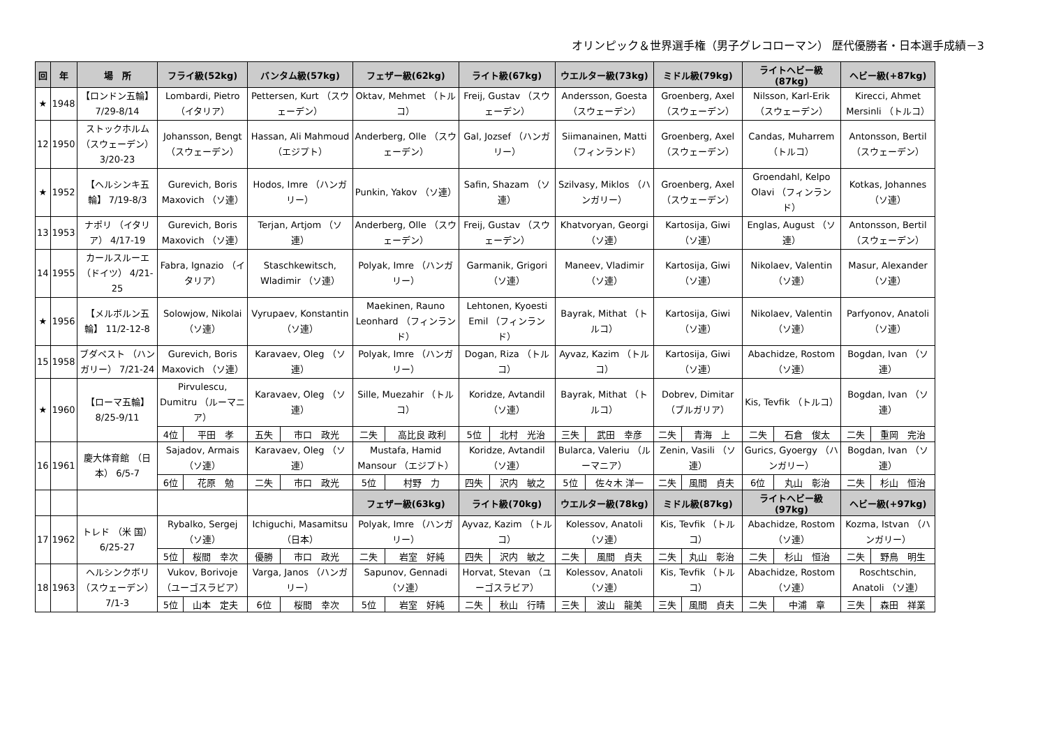オリンピック＆世界選手権（男子グレコローマン） 歴代優勝者・日本選手成績－3
| 回 | 年 | 場 所 | フライ級(52kg) | | バンタム級(57kg) | | フェザー級(62kg) | | ライト級(67kg) | | ウエルター級(73kg) | | ミドル級(79kg) | | ライトヘビー級(87kg) | | ヘビー級(+87kg) | |
| --- | --- | --- | --- | --- | --- | --- | --- | --- | --- | --- | --- | --- | --- | --- | --- | --- | --- | --- |
| ★ | 1948 | 【ロンドン五輪】 7/29-8/14 | Lombardi, Pietro （イタリア） | | Pettersen, Kurt （スウェーデン） | | Oktav, Mehmet （トルコ） | | Freij, Gustav （スウェーデン） | | Andersson, Goesta （スウェーデン） | | Groenberg, Axel （スウェーデン） | | Nilsson, Karl-Erik （スウェーデン） | | Kirecci, Ahmet Mersinli （トルコ） | |
| 12 | 1950 | ストックホルム （スウェーデン） 3/20-23 | Johansson, Bengt （スウェーデン） | | Hassan, Ali Mahmoud （エジプト） | | Anderberg, Olle （スウェーデン） | | Gal, Jozsef （ハンガリー） | | Siimanainen, Matti （フィンランド） | | Groenberg, Axel （スウェーデン） | | Candas, Muharrem （トルコ） | | Antonsson, Bertil （スウェーデン） | |
| ★ | 1952 | 【ヘルシンキ五輪】 7/19-8/3 | Gurevich, Boris Maxovich （ソ連） | | Hodos, Imre （ハンガリー） | | Punkin, Yakov （ソ連） | | Safin, Shazam （ソ連） | | Szilvasy, Miklos （ハンガリー） | | Groenberg, Axel （スウェーデン） | | Groendahl, Kelpo Olavi （フィンランド） | | Kotkas, Johannes （ソ連） | |
| 13 | 1953 | ナポリ （イタリア） 4/17-19 | Gurevich, Boris Maxovich （ソ連） | | Terjan, Artjom （ソ連） | | Anderberg, Olle （スウェーデン） | | Freij, Gustav （スウェーデン） | | Khatvoryan, Georgi （ソ連） | | Kartosija, Giwi （ソ連） | | Englas, August （ソ連） | | Antonsson, Bertil （スウェーデン） | |
| 14 | 1955 | カールスルーエ （ドイツ） 4/21-25 | Fabra, Ignazio （イタリア） | | Staschkewitsch, Wladimir （ソ連） | | Polyak, Imre （ハンガリー） | | Garmanik, Grigori （ソ連） | | Maneev, Vladimir （ソ連） | | Kartosija, Giwi （ソ連） | | Nikolaev, Valentin （ソ連） | | Masur, Alexander （ソ連） | |
| ★ | 1956 | 【メルボルン五輪】 11/2-12-8 | Solowjow, Nikolai （ソ連） | | Vyrupaev, Konstantin （ソ連） | | Maekinen, Rauno Leonhard （フィンランド） | | Lehtonen, Kyoesti Emil （フィンランド） | | Bayrak, Mithat （トルコ） | | Kartosija, Giwi （ソ連） | | Nikolaev, Valentin （ソ連） | | Parfyonov, Anatoli （ソ連） | |
| 15 | 1958 | ブダペスト （ハンガリー） 7/21-24 | Gurevich, Boris Maxovich （ソ連） | | Karavaev, Oleg （ソ連） | | Polyak, Imre （ハンガリー） | | Dogan, Riza （トルコ） | | Ayvaz, Kazim （トルコ） | | Kartosija, Giwi （ソ連） | | Abachidze, Rostom （ソ連） | | Bogdan, Ivan （ソ連） | |
| ★ | 1960 | 【ローマ五輪】 8/25-9/11 | Pirvulescu, Dumitru （ルーマニア） | | Karavaev, Oleg （ソ連） | | Sille, Muezahir （トルコ） | | Koridze, Avtandil （ソ連） | | Bayrak, Mithat （トルコ） | | Dobrev, Dimitar （ブルガリア） | | Kis, Tevfik （トルコ） | | Bogdan, Ivan （ソ連） | |
| | | | 4位 | 平田 孝 | 五失 | 市口 政光 | 二失 | 高比良 政利 | 5位 | 北村 光治 | 三失 | 武田 幸彦 | 二失 | 青海 上 | 二失 | 石倉 俊太 | 二失 | 重岡 完治 |
| 16 | 1961 | 慶大体育館 （日 本） 6/5-7 | Sajadov, Armais （ソ連） | | Karavaev, Oleg （ソ連） | | Mustafa, Hamid Mansour （エジプト） | | Koridze, Avtandil （ソ連） | | Bularca, Valeriu （ルーマニア） | | Zenin, Vasili （ソ連） | | Gurics, Gyoergy （ハンガリー） | | Bogdan, Ivan （ソ連） | |
| | | | 6位 | 花原 勉 | 二失 | 市口 政光 | 5位 | 村野 力 | 四失 | 沢内 敏之 | 5位 | 佐々木 洋一 | 二失 | 風間 貞夫 | 6位 | 丸山 彰治 | 二失 | 杉山 恒治 |
| | | | | | | | フェザー級(63kg) | | ライト級(70kg) | | ウエルター級(78kg) | | ミドル級(87kg) | | ライトヘビー級(97kg) | | ヘビー級(+97kg) | |
| 17 | 1962 | トレド （米 国） 6/25-27 | Rybalko, Sergej （ソ連） | | Ichiguchi, Masamitsu （日本） | | Polyak, Imre （ハンガリー） | | Ayvaz, Kazim （トルコ） | | Kolessov, Anatoli （ソ連） | | Kis, Tevfik （トルコ） | | Abachidze, Rostom （ソ連） | | Kozma, Istvan （ハンガリー） | |
| | | | 5位 | 桜間 幸次 | 優勝 | 市口 政光 | 二失 | 岩室 好純 | 四失 | 沢内 敏之 | 二失 | 風間 貞夫 | 二失 | 丸山 彰治 | 二失 | 杉山 恒治 | 二失 | 野鳥 明生 |
| 18 | 1963 | ヘルシンクボリ （スウェーデン） 7/1-3 | Vukov, Borivoje （ユーゴスラビア） | | Varga, Janos （ハンガリー） | | Sapunov, Gennadi （ソ連） | | Horvat, Stevan （ユーゴスラビア） | | Kolessov, Anatoli （ソ連） | | Kis, Tevfik （トルコ） | | Abachidze, Rostom （ソ連） | | Roschtschin, Anatoli （ソ連） | |
| | | | 5位 | 山本 定夫 | 6位 | 桜間 幸次 | 5位 | 岩室 好純 | 二失 | 秋山 行晴 | 三失 | 波山 龍美 | 三失 | 風間 貞夫 | 二失 | 中浦 章 | 三失 | 森田 祥業 |